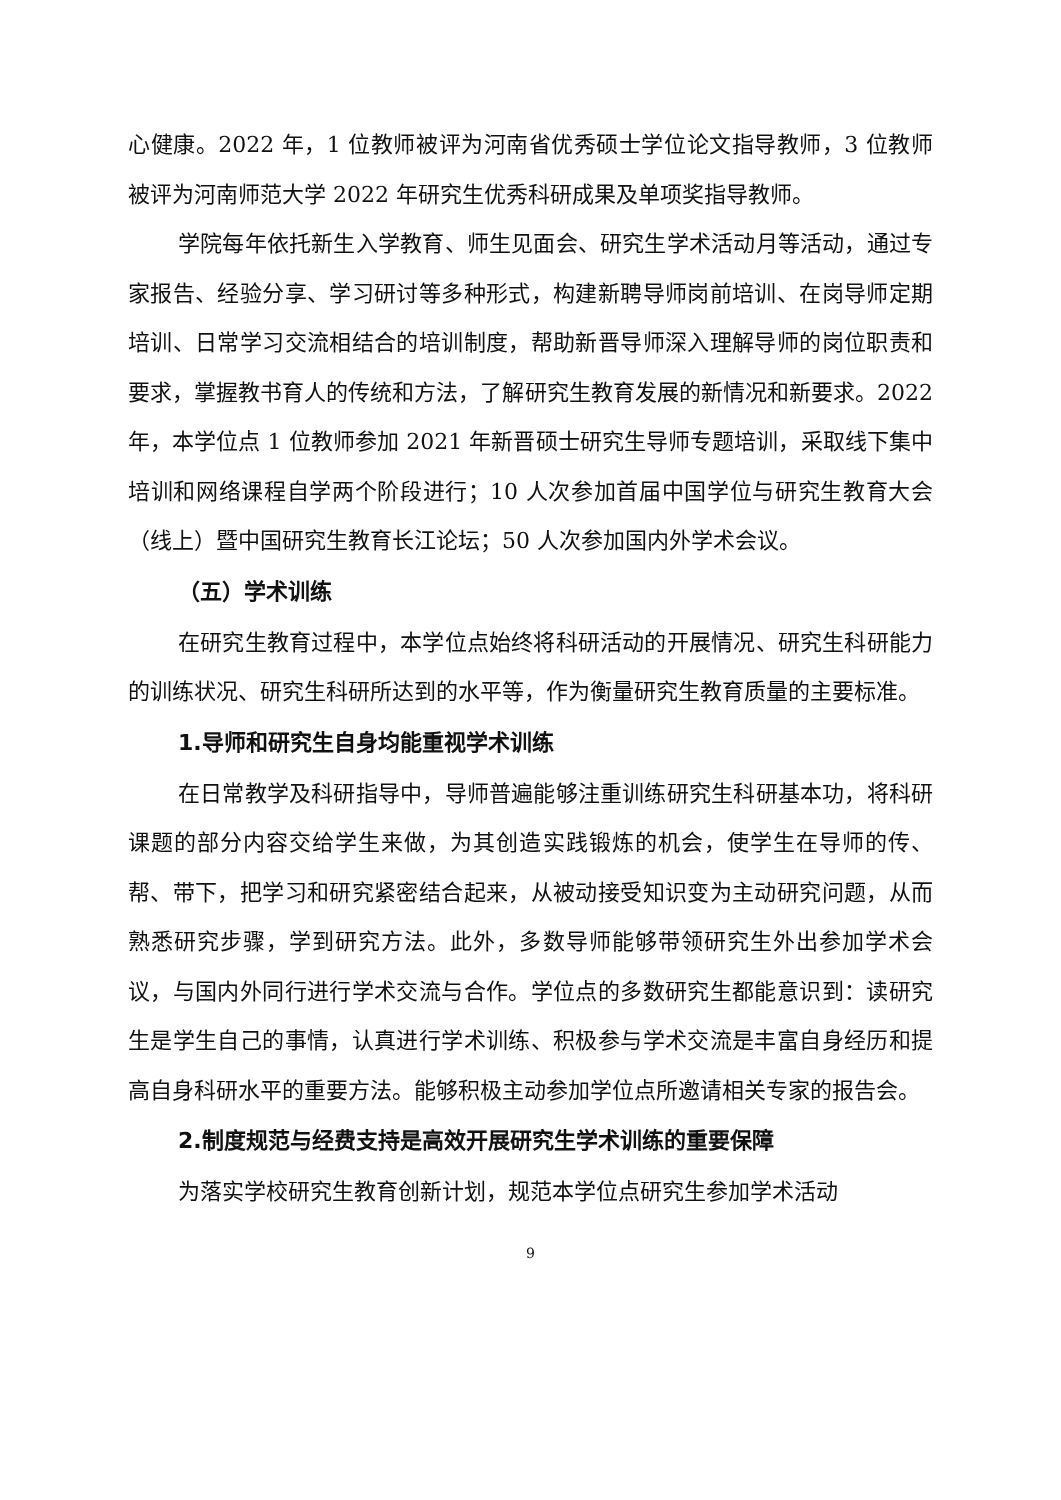心健康。2022 年，1 位教师被评为河南省优秀硕士学位论文指导教师，3 位教师被评为河南师范大学 2022 年研究生优秀科研成果及单项奖指导教师。
学院每年依托新生入学教育、师生见面会、研究生学术活动月等活动，通过专家报告、经验分享、学习研讨等多种形式，构建新聘导师岗前培训、在岗导师定期培训、日常学习交流相结合的培训制度，帮助新晋导师深入理解导师的岗位职责和要求，掌握教书育人的传统和方法，了解研究生教育发展的新情况和新要求。2022 年，本学位点 1 位教师参加 2021 年新晋硕士研究生导师专题培训，采取线下集中培训和网络课程自学两个阶段进行；10 人次参加首届中国学位与研究生教育大会（线上）暨中国研究生教育长江论坛；50 人次参加国内外学术会议。
（五）学术训练
在研究生教育过程中，本学位点始终将科研活动的开展情况、研究生科研能力的训练状况、研究生科研所达到的水平等，作为衡量研究生教育质量的主要标准。
1.导师和研究生自身均能重视学术训练
在日常教学及科研指导中，导师普遍能够注重训练研究生科研基本功，将科研课题的部分内容交给学生来做，为其创造实践锻炼的机会，使学生在导师的传、帮、带下，把学习和研究紧密结合起来，从被动接受知识变为主动研究问题，从而熟悉研究步骤，学到研究方法。此外，多数导师能够带领研究生外出参加学术会议，与国内外同行进行学术交流与合作。学位点的多数研究生都能意识到：读研究生是学生自己的事情，认真进行学术训练、积极参与学术交流是丰富自身经历和提高自身科研水平的重要方法。能够积极主动参加学位点所邀请相关专家的报告会。
2.制度规范与经费支持是高效开展研究生学术训练的重要保障
为落实学校研究生教育创新计划，规范本学位点研究生参加学术活动
9